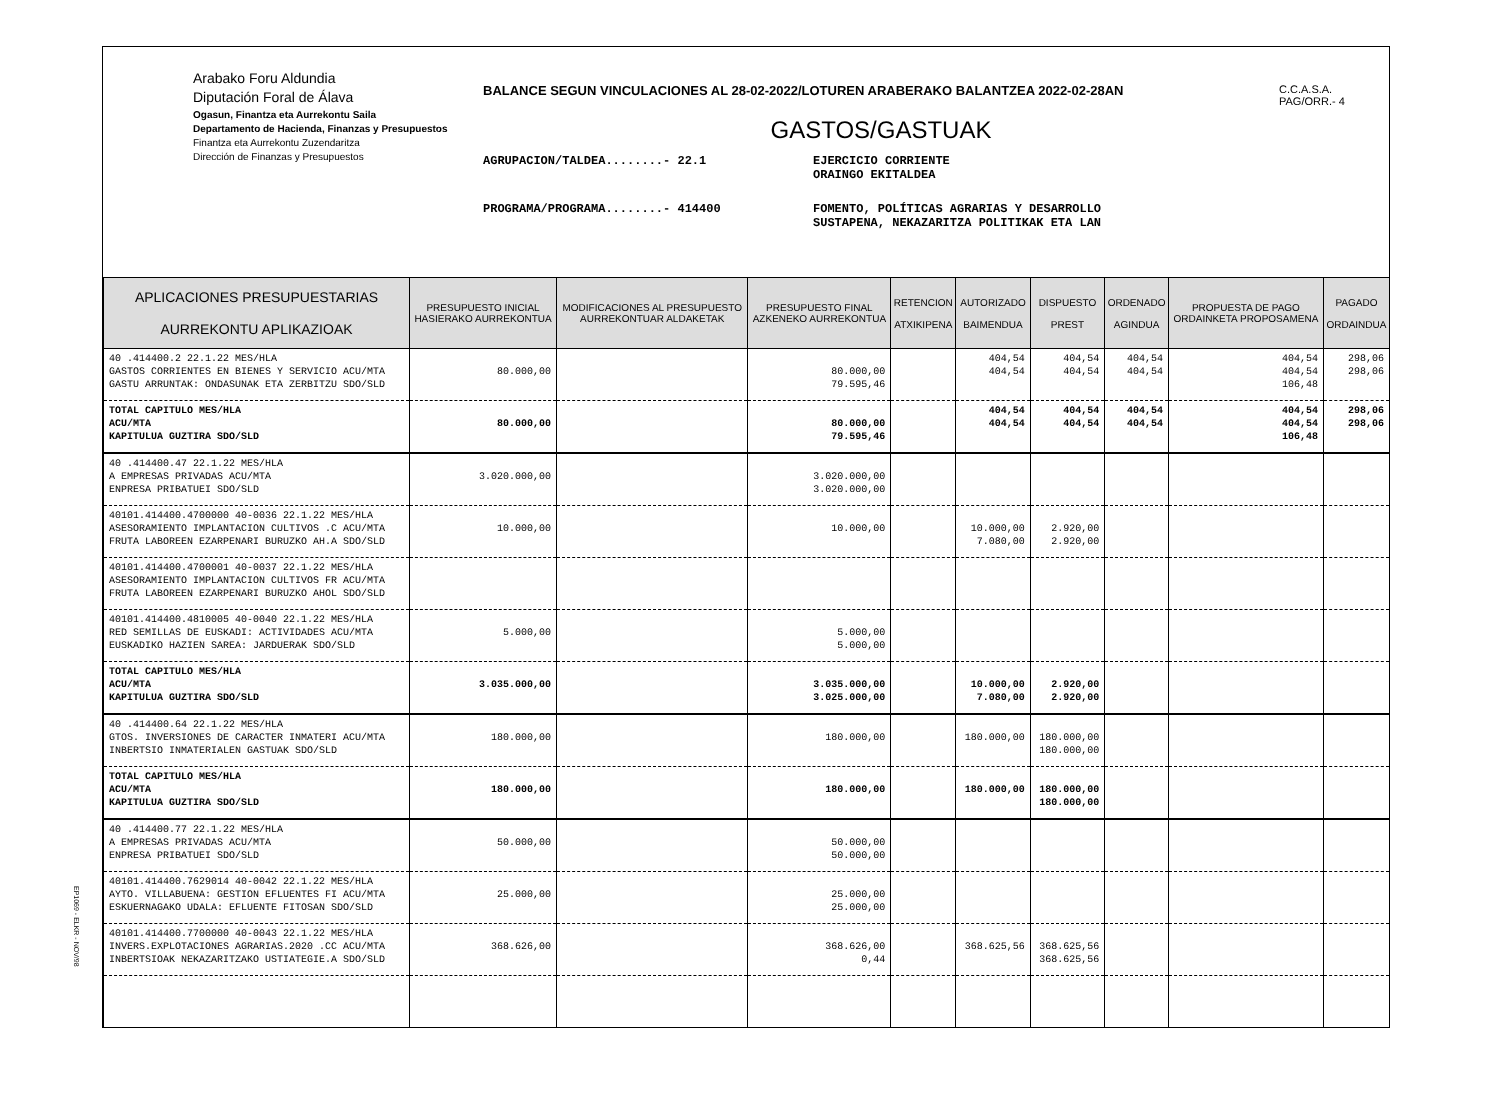Arabako Foru Aldundia
Diputación Foral de Álava
Ogasun, Finantza eta Aurrekontu Saila
Departamento de Hacienda, Finanzas y Presupuestos
Finantza eta Aurrekontu Zuzendaritza
Dirección de Finanzas y Presupuestos
BALANCE SEGUN VINCULACIONES AL 28-02-2022/LOTUREN ARABERAKO BALANTZEA 2022-02-28AN
GASTOS/GASTUAK
AGRUPACION/TALDEA........- 22.1 EJERCICIO CORRIENTE
ORAINGO EKITALDEA
PROGRAMA/PROGRAMA........- 414400 FOMENTO, POLÍTICAS AGRARIAS Y DESARROLLO
SUSTAPENA, NEKAZARITZA POLITIKAK ETA LAN
C.C.A.S.A.
PAG/ORR.- 4
| APLICACIONES PRESUPUESTARIAS AURREKONTU APLIKAZIOAK | PRESUPUESTO INICIAL HASIERAKO AURREKONTUA | MODIFICACIONES AL PRESUPUESTO AURREKONTUAR ALDAKETAK | PRESUPUESTO FINAL AZKENEKO AURREKONTUA | RETENCION ATXIKIPENA | AUTORIZADO BAIMENDUA | DISPUESTO PREST | ORDENADO AGINDUA | PROPUESTA DE PAGO ORDAINKETA PROPOSAMENA | PAGADO ORDAINDUA |
| --- | --- | --- | --- | --- | --- | --- | --- | --- | --- |
| 40 .414400.2 22.1.22 MES/HLA GASTOS CORRIENTES EN BIENES Y SERVICIO ACU/MTA GASTU ARRUNTAK: ONDASUNAK ETA ZERBITZU SDO/SLD | 80.000,00 | | 80.000,00 79.595,46 | | 404,54 404,54 | 404,54 404,54 | 404,54 404,54 | 404,54 404,54 106,48 | 298,06 298,06 |
| TOTAL CAPITULO MES/HLA ACU/MTA KAPITULUA GUZTIRA SDO/SLD | 80.000,00 | | 80.000,00 79.595,46 | | 404,54 404,54 | 404,54 404,54 | 404,54 404,54 | 404,54 404,54 106,48 | 298,06 298,06 |
| 40 .414400.47 22.1.22 MES/HLA A EMPRESAS PRIVADAS ACU/MTA ENPRESA PRIBATUEI SDO/SLD | 3.020.000,00 | | 3.020.000,00 3.020.000,00 | | | | | | |
| 40101.414400.4700000 40-0036 22.1.22 MES/HLA ASESORAMIENTO IMPLANTACION CULTIVOS .C ACU/MTA FRUTA LABOREEN EZARPENARI BURUZKO AH.A SDO/SLD | 10.000,00 | | 10.000,00 | | 10.000,00 7.080,00 | 2.920,00 2.920,00 | | | |
| 40101.414400.4700001 40-0037 22.1.22 MES/HLA ASESORAMIENTO IMPLANTACION CULTIVOS FR ACU/MTA FRUTA LABOREEN EZARPENARI BURUZKO AHOL SDO/SLD | | | | | | | | | |
| 40101.414400.4810005 40-0040 22.1.22 MES/HLA RED SEMILLAS DE EUSKADI: ACTIVIDADES ACU/MTA EUSKADIKO HAZIEN SAREA: JARDUERAK SDO/SLD | 5.000,00 | | 5.000,00 5.000,00 | | | | | | |
| TOTAL CAPITULO MES/HLA ACU/MTA KAPITULUA GUZTIRA SDO/SLD | 3.035.000,00 | | 3.035.000,00 3.025.000,00 | | 10.000,00 7.080,00 | 2.920,00 2.920,00 | | | |
| 40 .414400.64 22.1.22 MES/HLA GTOS. INVERSIONES DE CARACTER INMATERI ACU/MTA INBERTSIO INMATERIALEN GASTUAK SDO/SLD | 180.000,00 | | 180.000,00 | | 180.000,00 | 180.000,00 180.000,00 | | | |
| TOTAL CAPITULO MES/HLA ACU/MTA KAPITULUA GUZTIRA SDO/SLD | 180.000,00 | | 180.000,00 | | 180.000,00 | 180.000,00 180.000,00 | | | |
| 40 .414400.77 22.1.22 MES/HLA A EMPRESAS PRIVADAS ACU/MTA ENPRESA PRIBATUEI SDO/SLD | 50.000,00 | | 50.000,00 50.000,00 | | | | | | |
| 40101.414400.7629014 40-0042 22.1.22 MES/HLA AYTO. VILLABUENA: GESTION EFLUENTES FI ACU/MTA ESKUERNAGAKO UDALA: EFLUENTE FITOSAN SDO/SLD | 25.000,00 | | 25.000,00 25.000,00 | | | | | | |
| 40101.414400.7700000 40-0043 22.1.22 MES/HLA INVERS.EXPLOTACIONES AGRARIAS.2020 .CC ACU/MTA INBERTSIOAK NEKAZARITZAKO USTIATEGIE.A SDO/SLD | 368.626,00 | | 368.626,00 0,44 | | 368.625,56 | 368.625,56 368.625,56 | | | |
EP1069 - ELKR - NOV/98